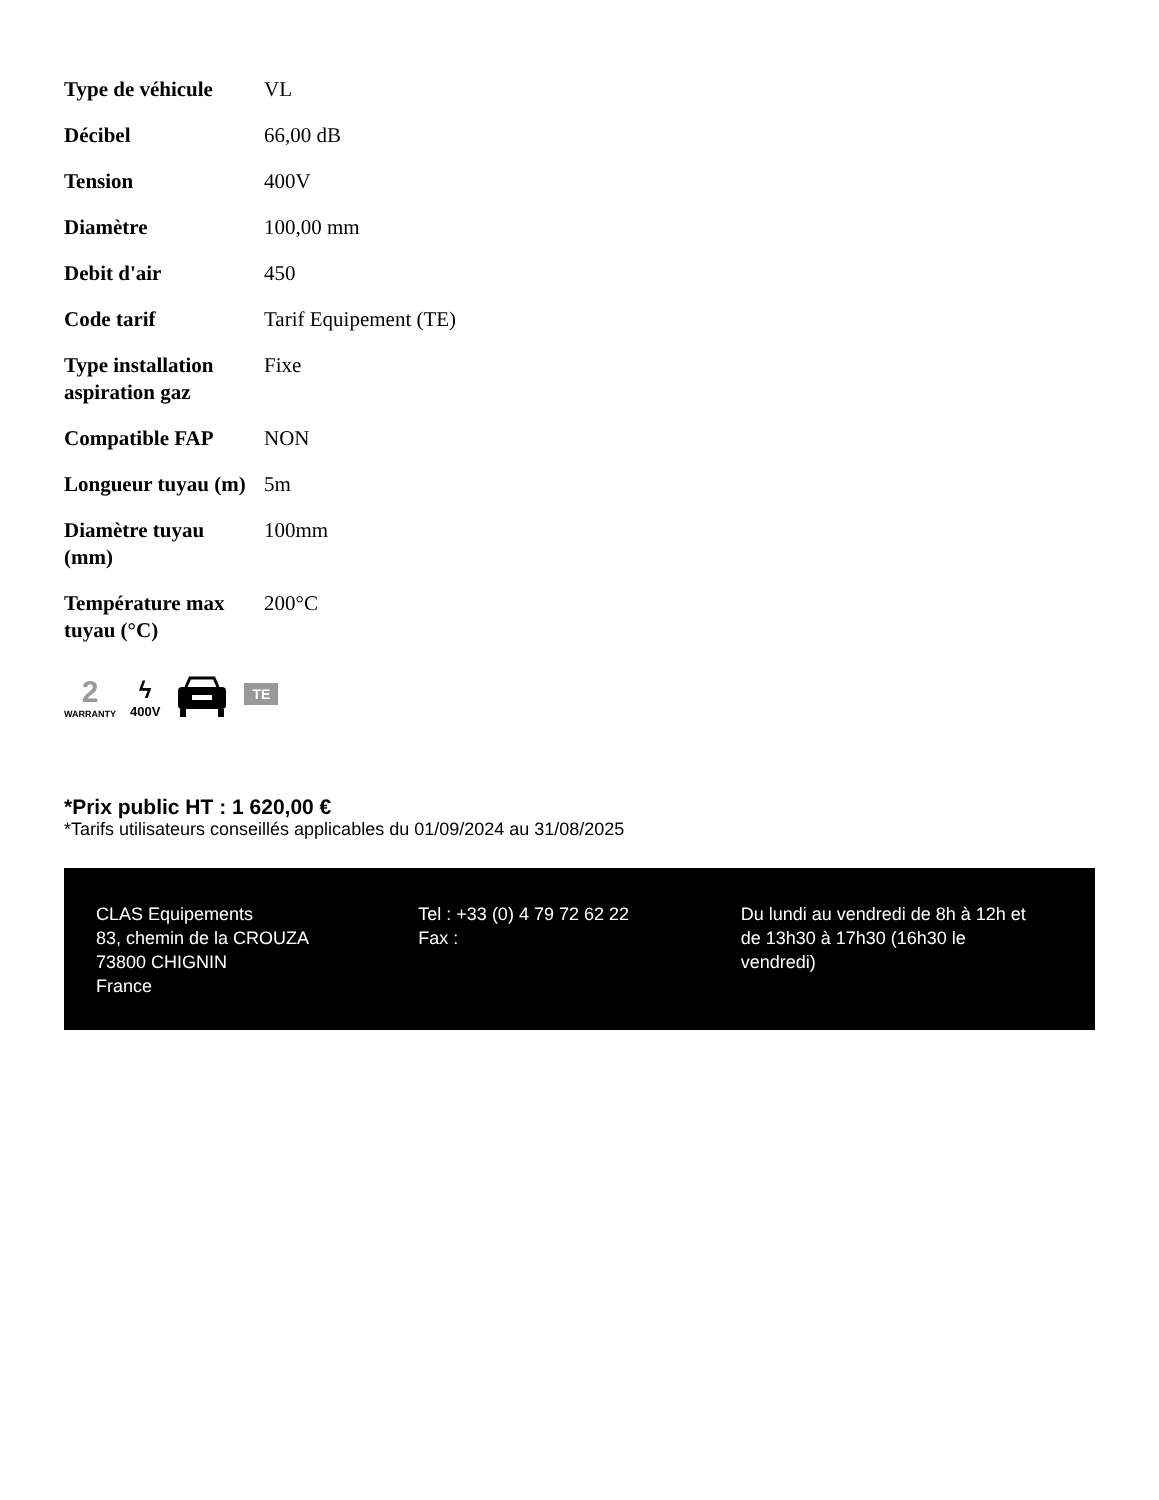| Type de véhicule | VL |
| Décibel | 66,00 dB |
| Tension | 400V |
| Diamètre | 100,00 mm |
| Debit d'air | 450 |
| Code tarif | Tarif Equipement (TE) |
| Type installation aspiration gaz | Fixe |
| Compatible FAP | NON |
| Longueur tuyau (m) | 5m |
| Diamètre tuyau (mm) | 100mm |
| Température max tuyau (°C) | 200°C |
2
WARRANTY
ϟ
400V
TE
*Prix public HT : 1 620,00 €
*Tarifs utilisateurs conseillés applicables du 01/09/2024 au 31/08/2025
CLAS Equipements
83, chemin de la CROUZA
73800 CHIGNIN
France
Tel : +33 (0) 4 79 72 62 22
Fax :
Du lundi au vendredi de 8h à 12h et de 13h30 à 17h30 (16h30 le vendredi)